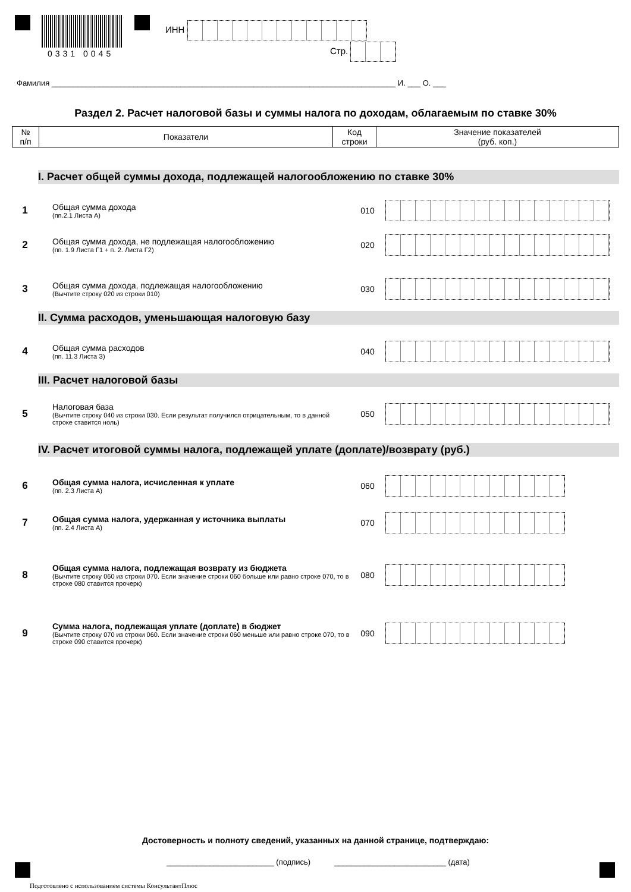0331 0045
ИНН
Стр.
Фамилия ________________________________________________________________________________ И. ___ О. ___
Раздел 2. Расчет налоговой базы и суммы налога по доходам, облагаемым по ставке 30%
| № п/п | Показатели | Код строки | Значение показателей (руб. коп.) |
| --- | --- | --- | --- |
I. Расчет общей суммы дохода, подлежащей налогообложению по ставке 30%
1
Общая сумма дохода
(пп.2.1 Листа А)
010
2
Общая сумма дохода, не подлежащая налогообложению
(пп. 1.9 Листа Г1 + п. 2. Листа Г2)
020
3
Общая сумма дохода, подлежащая налогообложению
(Вычтите строку 020 из строки 010)
030
II. Сумма расходов, уменьшающая налоговую базу
4
Общая сумма расходов
(пп. 11.3 Листа З)
040
III. Расчет налоговой базы
5
Налоговая база
(Вычтите строку 040 из строки 030. Если результат получился отрицательным, то в данной строке ставится ноль)
050
IV. Расчет итоговой суммы налога, подлежащей уплате (доплате)/возврату (руб.)
6
Общая сумма налога, исчисленная к уплате
(пп. 2.3 Листа А)
060
7
Общая сумма налога, удержанная у источника выплаты
(пп. 2.4 Листа А)
070
8
Общая сумма налога, подлежащая возврату из бюджета
(Вычтите строку 060 из строки 070. Если значение строки 060 больше или равно строке 070, то в строке 080 ставится прочерк)
080
9
Сумма налога, подлежащая уплате (доплате) в бюджет
(Вычтите строку 070 из строки 060. Если значение строки 060 меньше или равно строке 070, то в строке 090 ставится прочерк)
090
Достоверность и полноту сведений, указанных на данной странице, подтверждаю:
_________________________ (подпись) __________________________ (дата)
Подготовлено с использованием системы КонсультантПлюс